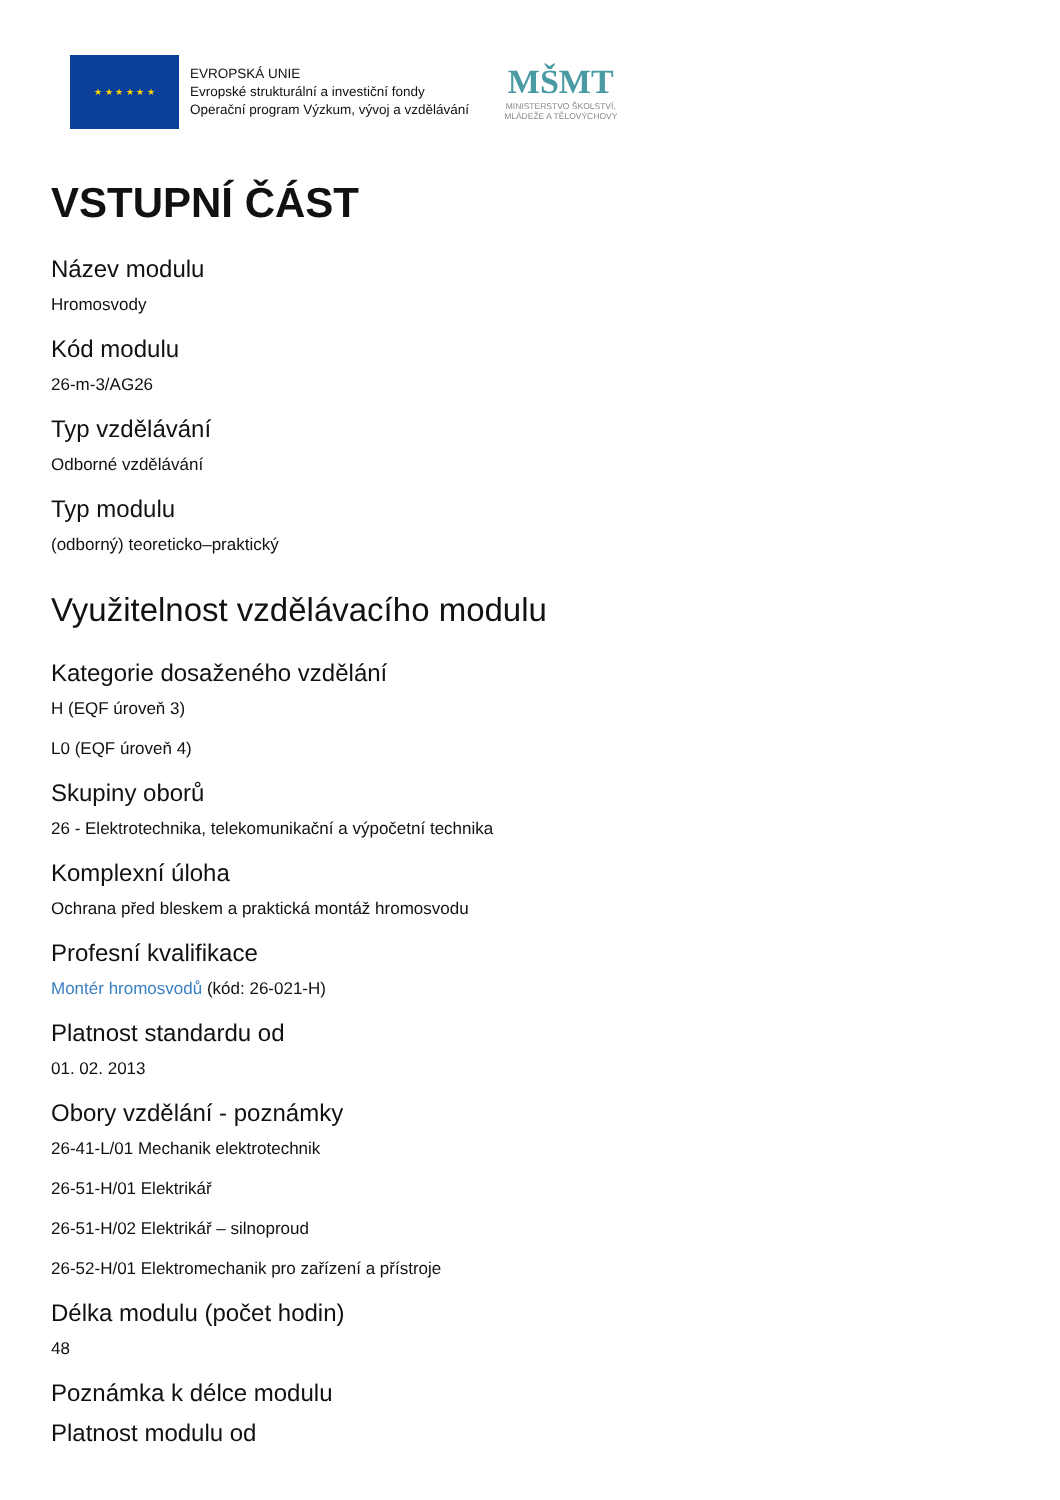★ ★ ★ ★ ★ ★
EVROPSKÁ UNIE
Evropské strukturální a investiční fondy
Operační program Výzkum, vývoj a vzdělávání
MŠMT
MINISTERSTVO ŠKOLSTVÍ,
MLÁDEŽE A TĚLOVÝCHOVY
VSTUPNÍ ČÁST
Název modulu
Hromosvody
Kód modulu
26-m-3/AG26
Typ vzdělávání
Odborné vzdělávání
Typ modulu
(odborný) teoreticko–praktický
Využitelnost vzdělávacího modulu
Kategorie dosaženého vzdělání
H (EQF úroveň 3)
L0 (EQF úroveň 4)
Skupiny oborů
26 - Elektrotechnika, telekomunikační a výpočetní technika
Komplexní úloha
Ochrana před bleskem a praktická montáž hromosvodu
Profesní kvalifikace
Montér hromosvodů (kód: 26-021-H)
Platnost standardu od
01. 02. 2013
Obory vzdělání - poznámky
26-41-L/01 Mechanik elektrotechnik
26-51-H/01 Elektrikář
26-51-H/02 Elektrikář – silnoproud
26-52-H/01 Elektromechanik pro zařízení a přístroje
Délka modulu (počet hodin)
48
Poznámka k délce modulu
Platnost modulu od